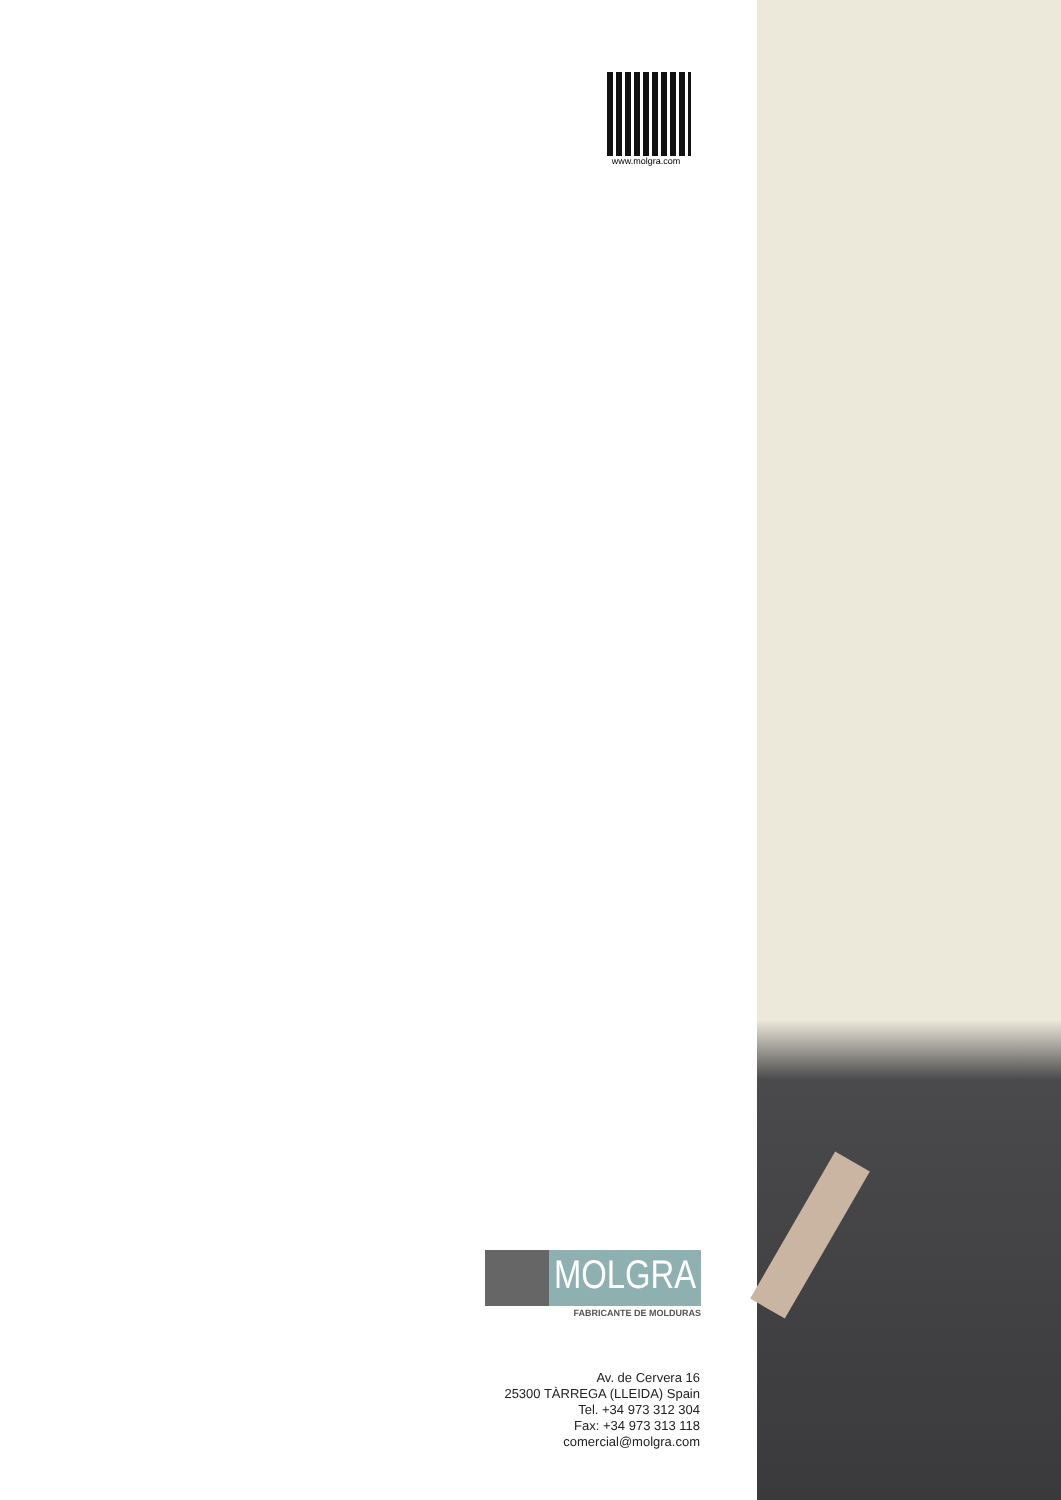www.molgra.com
MOLGRA
FABRICANTE DE MOLDURAS
Av. de Cervera 16
25300 TÀRREGA (LLEIDA) Spain
Tel. +34 973 312 304
Fax: +34 973 313 118
comercial@molgra.com